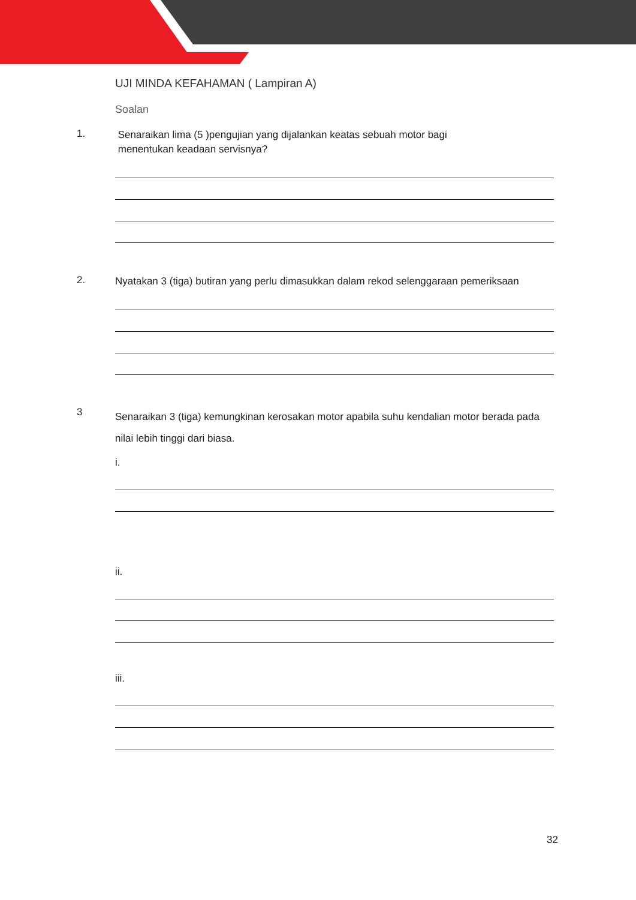UJI MINDA KEFAHAMAN ( Lampiran A)
Soalan
1.
Senaraikan lima (5 )pengujian yang dijalankan keatas sebuah motor bagi
menentukan keadaan servisnya?
2.
Nyatakan 3 (tiga) butiran yang perlu dimasukkan dalam rekod selenggaraan pemeriksaan
3
Senaraikan 3 (tiga) kemungkinan kerosakan motor apabila suhu kendalian motor berada pada nilai lebih tinggi dari biasa.
i.
ii.
iii.
32